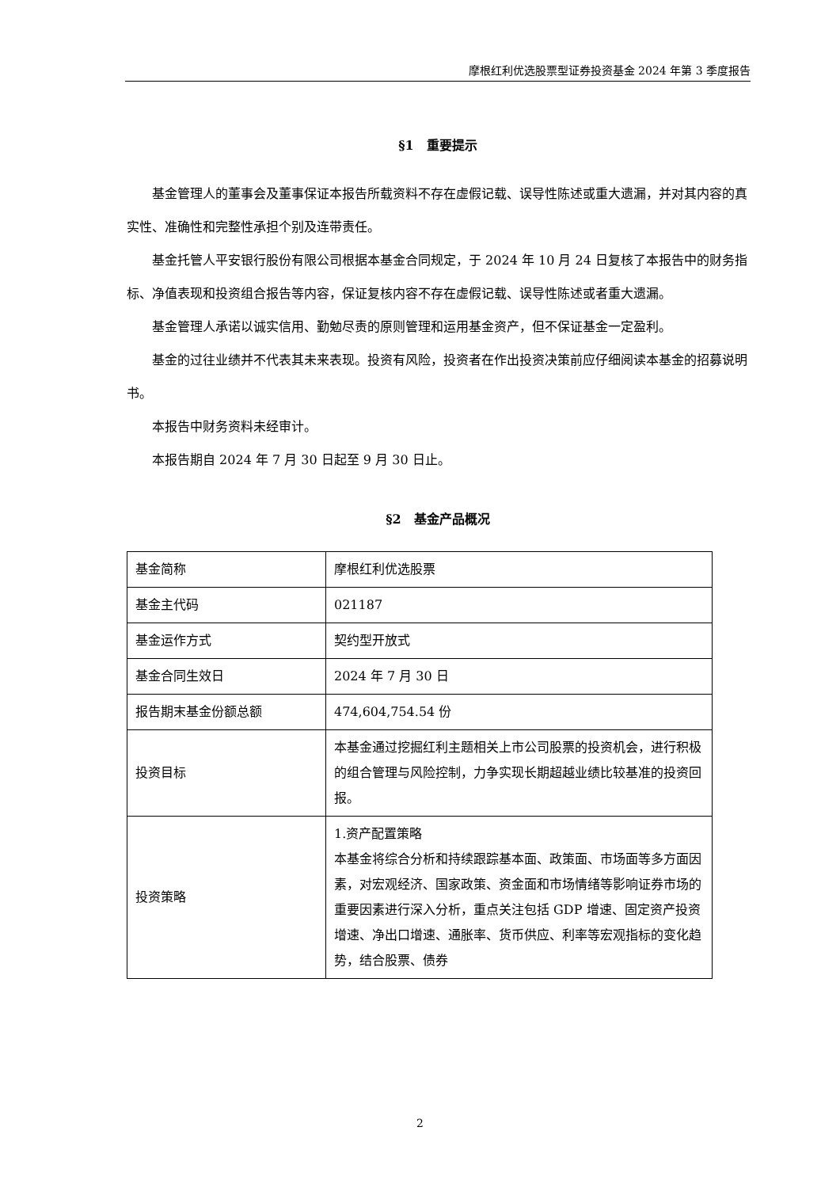摩根红利优选股票型证券投资基金 2024 年第 3 季度报告
§1　重要提示
基金管理人的董事会及董事保证本报告所载资料不存在虚假记载、误导性陈述或重大遗漏，并对其内容的真实性、准确性和完整性承担个别及连带责任。
基金托管人平安银行股份有限公司根据本基金合同规定，于 2024 年 10 月 24 日复核了本报告中的财务指标、净值表现和投资组合报告等内容，保证复核内容不存在虚假记载、误导性陈述或者重大遗漏。
基金管理人承诺以诚实信用、勤勉尽责的原则管理和运用基金资产，但不保证基金一定盈利。
基金的过往业绩并不代表其未来表现。投资有风险，投资者在作出投资决策前应仔细阅读本基金的招募说明书。
本报告中财务资料未经审计。
本报告期自 2024 年 7 月 30 日起至 9 月 30 日止。
§2　基金产品概况
| 基金简称 | 摩根红利优选股票 |
| 基金主代码 | 021187 |
| 基金运作方式 | 契约型开放式 |
| 基金合同生效日 | 2024 年 7 月 30 日 |
| 报告期末基金份额总额 | 474,604,754.54 份 |
| 投资目标 | 本基金通过挖掘红利主题相关上市公司股票的投资机会，进行积极的组合管理与风险控制，力争实现长期超越业绩比较基准的投资回报。 |
| 投资策略 | 1.资产配置策略 本基金将综合分析和持续跟踪基本面、政策面、市场面等多方面因素，对宏观经济、国家政策、资金面和市场情绪等影响证券市场的重要因素进行深入分析，重点关注包括 GDP 增速、固定资产投资增速、净出口增速、通胀率、货币供应、利率等宏观指标的变化趋势，结合股票、债券 |
2